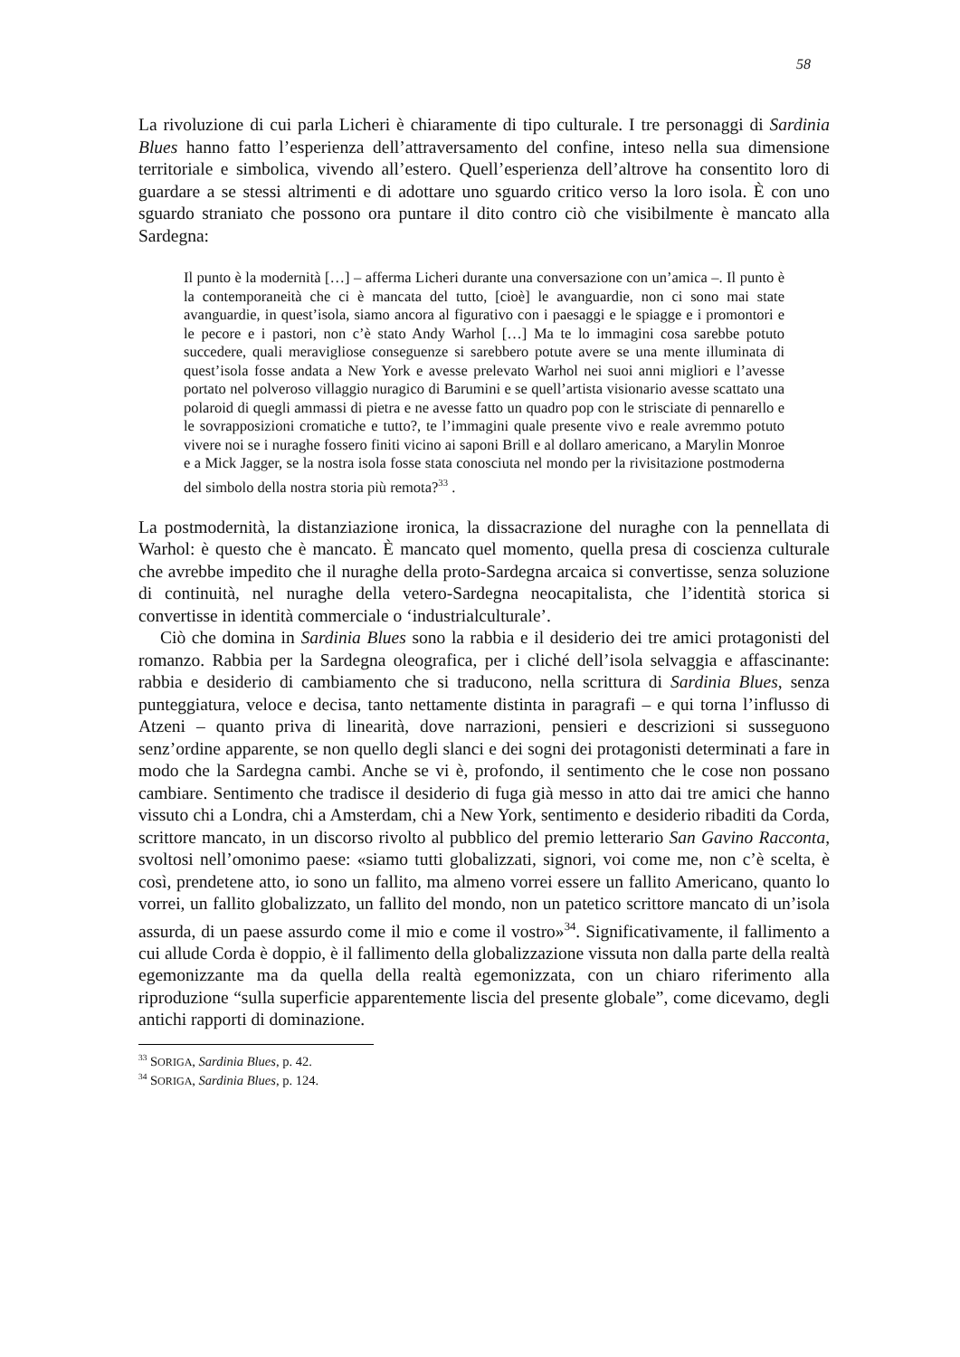58
La rivoluzione di cui parla Licheri è chiaramente di tipo culturale. I tre personaggi di Sardinia Blues hanno fatto l’esperienza dell’attraversamento del confine, inteso nella sua dimensione territoriale e simbolica, vivendo all’estero. Quell’esperienza dell’altrove ha consentito loro di guardare a se stessi altrimenti e di adottare uno sguardo critico verso la loro isola. È con uno sguardo straniato che possono ora puntare il dito contro ciò che visibilmente è mancato alla Sardegna:
Il punto è la modernità […] – afferma Licheri durante una conversazione con un’amica –. Il punto è la contemporaneità che ci è mancata del tutto, [cioè] le avanguardie, non ci sono mai state avanguardie, in quest’isola, siamo ancora al figurativo con i paesaggi e le spiagge e i promontori e le pecore e i pastori, non c’è stato Andy Warhol […] Ma te lo immagini cosa sarebbe potuto succedere, quali meravigliose conseguenze si sarebbero potute avere se una mente illuminata di quest’isola fosse andata a New York e avesse prelevato Warhol nei suoi anni migliori e l’avesse portato nel polveroso villaggio nuragico di Barumini e se quell’artista visionario avesse scattato una polaroid di quegli ammassi di pietra e ne avesse fatto un quadro pop con le strisciate di pennarello e le sovrapposizioni cromatiche e tutto?, te l’immagini quale presente vivo e reale avremmo potuto vivere noi se i nuraghe fossero finiti vicino ai saponi Brill e al dollaro americano, a Marylin Monroe e a Mick Jagger, se la nostra isola fosse stata conosciuta nel mondo per la rivisitazione postmoderna del simbolo della nostra storia più remota?<sup>33</sup> .
La postmodernità, la distanziazione ironica, la dissacrazione del nuraghe con la pennellata di Warhol: è questo che è mancato. È mancato quel momento, quella presa di coscienza culturale che avrebbe impedito che il nuraghe della proto-Sardegna arcaica si convertisse, senza soluzione di continuità, nel nuraghe della vetero-Sardegna neocapitalista, che l’identità storica si convertisse in identità commerciale o ‘industrialculturale’.
Ciò che domina in Sardinia Blues sono la rabbia e il desiderio dei tre amici protagonisti del romanzo. Rabbia per la Sardegna oleografica, per i cliché dell’isola selvaggia e affascinante: rabbia e desiderio di cambiamento che si traducono, nella scrittura di Sardinia Blues, senza punteggiatura, veloce e decisa, tanto nettamente distinta in paragrafi – e qui torna l’influsso di Atzeni – quanto priva di linearità, dove narrazioni, pensieri e descrizioni si susseguono senz’ordine apparente, se non quello degli slanci e dei sogni dei protagonisti determinati a fare in modo che la Sardegna cambi. Anche se vi è, profondo, il sentimento che le cose non possano cambiare. Sentimento che tradisce il desiderio di fuga già messo in atto dai tre amici che hanno vissuto chi a Londra, chi a Amsterdam, chi a New York, sentimento e desiderio ribaditi da Corda, scrittore mancato, in un discorso rivolto al pubblico del premio letterario San Gavino Racconta, svoltosi nell’omonimo paese: «siamo tutti globalizzati, signori, voi come me, non c’è scelta, è così, prendetene atto, io sono un fallito, ma almeno vorrei essere un fallito Americano, quanto lo vorrei, un fallito globalizzato, un fallito del mondo, non un patetico scrittore mancato di un’isola assurda, di un paese assurdo come il mio e come il vostro»<sup>34</sup>. Significativamente, il fallimento a cui allude Corda è doppio, è il fallimento della globalizzazione vissuta non dalla parte della realtà egemonizzante ma da quella della realtà egemonizzata, con un chiaro riferimento alla riproduzione “sulla superficie apparentemente liscia del presente globale”, come dicevamo, degli antichi rapporti di dominazione.
<sup>33</sup> SORIGA, Sardinia Blues, p. 42.
<sup>34</sup> SORIGA, Sardinia Blues, p. 124.